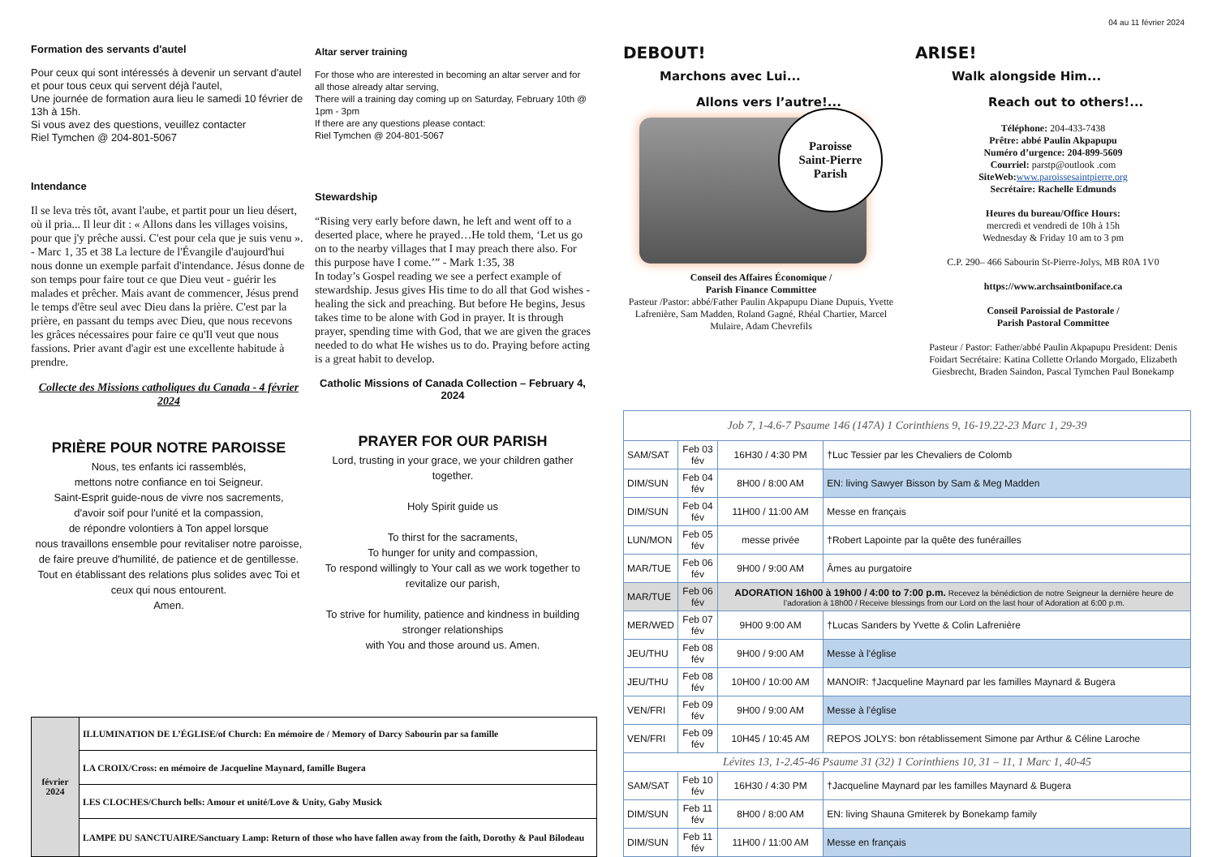04 au 11 février 2024
Formation des servants d'autel
Pour ceux qui sont intéressés à devenir un servant d'autel et pour tous ceux qui servent déjà l'autel,
Une journée de formation aura lieu le samedi 10 février de 13h à 15h.
Si vous avez des questions, veuillez contacter
Riel Tymchen @ 204-801-5067
Intendance
Il se leva très tôt, avant l'aube, et partit pour un lieu désert, où il pria... Il leur dit : « Allons dans les villages voisins, pour que j'y prêche aussi. C'est pour cela que je suis venu ». - Marc 1, 35 et 38 La lecture de l'Évangile d'aujourd'hui nous donne un exemple parfait d'intendance. Jésus donne de son temps pour faire tout ce que Dieu veut - guérir les malades et prêcher. Mais avant de commencer, Jésus prend le temps d'être seul avec Dieu dans la prière. C'est par la prière, en passant du temps avec Dieu, que nous recevons les grâces nécessaires pour faire ce qu'Il veut que nous fassions. Prier avant d'agir est une excellente habitude à prendre.
Collecte des Missions catholiques du Canada - 4 février 2024
PRIÈRE POUR NOTRE PAROISSE
Nous, tes enfants ici rassemblés,
mettons notre confiance en toi Seigneur.
Saint-Esprit guide-nous de vivre nos sacrements,
d'avoir soif pour l'unité et la compassion,
de répondre volontiers à Ton appel lorsque
nous travaillons ensemble pour revitaliser notre paroisse, de faire preuve d'humilité, de patience et de gentillesse.
Tout en établissant des relations plus solides avec Toi et ceux qui nous entourent.
Amen.
Altar server training
For those who are interested in becoming an altar server and for all those already altar serving,
There will a training day coming up on Saturday, February 10th @ 1pm - 3pm
If there are any questions please contact:
Riel Tymchen @ 204-801-5067
Stewardship
“Rising very early before dawn, he left and went off to a deserted place, where he prayed…He told them, ‘Let us go on to the nearby villages that I may preach there also. For this purpose have I come.’” - Mark 1:35, 38
In today’s Gospel reading we see a perfect example of stewardship. Jesus gives His time to do all that God wishes - healing the sick and preaching. But before He begins, Jesus takes time to be alone with God in prayer. It is through prayer, spending time with God, that we are given the graces needed to do what He wishes us to do. Praying before acting is a great habit to develop.
Catholic Missions of Canada Collection – February 4, 2024
PRAYER FOR OUR PARISH
Lord, trusting in your grace, we your children gather together.
Holy Spirit guide us
To thirst for the sacraments,
To hunger for unity and compassion,
To respond willingly to Your call as we work together to revitalize our parish,
To strive for humility, patience and kindness in building stronger relationships
with You and those around us. Amen.
| février 2024 | ILLUMINATION DE L’ÉGLISE/of Church: En mémoire de / Memory of Darcy Sabourin par sa famille |
| | LA CROIX/Cross: en mémoire de Jacqueline Maynard, famille Bugera |
| | LES CLOCHES/Church bells: Amour et unité/Love & Unity, Gaby Musick |
| | LAMPE DU SANCTUAIRE/Sanctuary Lamp: Return of those who have fallen away from the faith, Dorothy & Paul Bilodeau |
DEBOUT!
Marchons avec Lui...
Allons vers l’autre!...
Paroisse
Saint-Pierre
Parish
Conseil des Affaires Économique /
Parish Finance Committee
Pasteur /Pastor: abbé/Father Paulin Akpapupu Diane Dupuis, Yvette Lafrenière, Sam Madden, Roland Gagné, Rhéal Chartier, Marcel Mulaire, Adam Chevrefils
ARISE!
Walk alongside Him...
Reach out to others!...
Téléphone: 204-433-7438
Prêtre: abbé Paulin Akpapupu
Numéro d’urgence: 204-899-5609
Courriel: parstp@outlook .com
SiteWeb: www.paroissesaintpierre.org
Secrétaire: Rachelle Edmunds
Heures du bureau/Office Hours:
mercredi et vendredi de 10h à 15h
Wednesday & Friday 10 am to 3 pm
C.P. 290– 466 Sabourin St-Pierre-Jolys, MB R0A 1V0
https://www.archsaintboniface.ca
Conseil Paroissial de Pastorale /
Parish Pastoral Committee
Pasteur / Pastor: Father/abbé Paulin Akpapupu President: Denis Foidart Secrétaire: Katina Collette Orlando Morgado, Elizabeth Giesbrecht, Braden Saindon, Pascal Tymchen Paul Bonekamp
| Job 7, 1-4.6-7 Psaume 146 (147A) 1 Corinthiens 9, 16-19.22-23 Marc 1, 29-39 | | | |
| SAM/SAT | Feb 03 fév | 16H30 / 4:30 PM | †Luc Tessier par les Chevaliers de Colomb |
| DIM/SUN | Feb 04 fév | 8H00 / 8:00 AM | EN: living Sawyer Bisson by Sam & Meg Madden |
| DIM/SUN | Feb 04 fév | 11H00 / 11:00 AM | Messe en français |
| LUN/MON | Feb 05 fév | messe privée | †Robert Lapointe par la quête des funérailles |
| MAR/TUE | Feb 06 fév | 9H00 / 9:00 AM | Âmes au purgatoire |
| MAR/TUE | Feb 06 fév | ADORATION 16h00 à 19h00 / 4:00 to 7:00 p.m. Recevez la bénédiction de notre Seigneur la dernière heure de l’adoration à 18h00 / Receive blessings from our Lord on the last hour of Adoration at 6:00 p.m. | |
| MER/WED | Feb 07 fév | 9H00 9:00 AM | †Lucas Sanders by Yvette & Colin Lafrenière |
| JEU/THU | Feb 08 fév | 9H00 / 9:00 AM | Messe à l’église |
| JEU/THU | Feb 08 fév | 10H00 / 10:00 AM | MANOIR: †Jacqueline Maynard par les familles Maynard & Bugera |
| VEN/FRI | Feb 09 fév | 9H00 / 9:00 AM | Messe à l’église |
| VEN/FRI | Feb 09 fév | 10H45 / 10:45 AM | REPOS JOLYS: bon rétablissement Simone par Arthur & Céline Laroche |
| Lévites 13, 1-2.45-46 Psaume 31 (32) 1 Corinthiens 10, 31 – 11, 1 Marc 1, 40-45 | | | |
| SAM/SAT | Feb 10 fév | 16H30 / 4:30 PM | †Jacqueline Maynard par les familles Maynard & Bugera |
| DIM/SUN | Feb 11 fév | 8H00 / 8:00 AM | EN: living Shauna Gmiterek by Bonekamp family |
| DIM/SUN | Feb 11 fév | 11H00 / 11:00 AM | Messe en français |